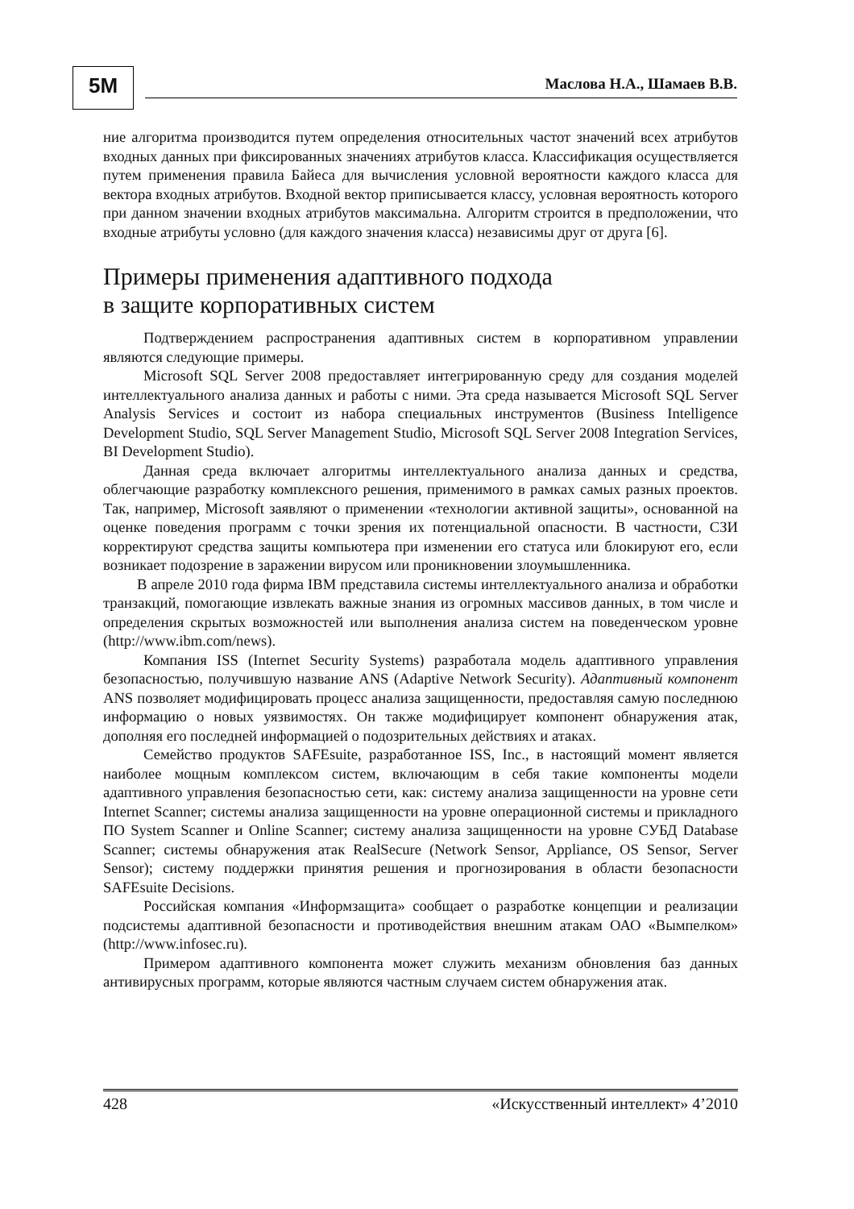5M
Маслова Н.А., Шамаев В.В.
ние алгоритма производится путем определения относительных частот значений всех атрибутов входных данных при фиксированных значениях атрибутов класса. Классификация осуществляется путем применения правила Байеса для вычисления условной вероятности каждого класса для вектора входных атрибутов. Входной вектор приписывается классу, условная вероятность которого при данном значении входных атрибутов максимальна. Алгоритм строится в предположении, что входные атрибуты условно (для каждого значения класса) независимы друг от друга [6].
Примеры применения адаптивного подхода
в защите корпоративных систем
Подтверждением распространения адаптивных систем в корпоративном управлении являются следующие примеры.
Microsoft SQL Server 2008 предоставляет интегрированную среду для создания моделей интеллектуального анализа данных и работы с ними. Эта среда называется Microsoft SQL Server Analysis Services и состоит из набора специальных инструментов (Business Intelligence Development Studio, SQL Server Management Studio, Microsoft SQL Server 2008 Integration Services, BI Development Studio).
Данная среда включает алгоритмы интеллектуального анализа данных и средства, облегчающие разработку комплексного решения, применимого в рамках самых разных проектов. Так, например, Microsoft заявляют о применении «технологии активной защиты», основанной на оценке поведения программ с точки зрения их потенциальной опасности. В частности, СЗИ корректируют средства защиты компьютера при изменении его статуса или блокируют его, если возникает подозрение в заражении вирусом или проникновении злоумышленника.
В апреле 2010 года фирма IBM представила системы интеллектуального анализа и обработки транзакций, помогающие извлекать важные знания из огромных массивов данных, в том числе и определения скрытых возможностей или выполнения анализа систем на поведенческом уровне (http://www.ibm.com/news).
Компания ISS (Internet Security Systems) разработала модель адаптивного управления безопасностью, получившую название ANS (Adaptive Network Security). Адаптивный компонент ANS позволяет модифицировать процесс анализа защищенности, предоставляя самую последнюю информацию о новых уязвимостях. Он также модифицирует компонент обнаружения атак, дополняя его последней информацией о подозрительных действиях и атаках.
Семейство продуктов SAFEsuite, разработанное ISS, Inc., в настоящий момент является наиболее мощным комплексом систем, включающим в себя такие компоненты модели адаптивного управления безопасностью сети, как: систему анализа защищенности на уровне сети Internet Scanner; системы анализа защищенности на уровне операционной системы и прикладного ПО System Scanner и Online Scanner; систему анализа защищенности на уровне СУБД Database Scanner; системы обнаружения атак RealSecure (Network Sensor, Appliance, OS Sensor, Server Sensor); систему поддержки принятия решения и прогнозирования в области безопасности SAFEsuite Decisions.
Российская компания «Информзащита» сообщает о разработке концепции и реализации подсистемы адаптивной безопасности и противодействия внешним атакам ОАО «Вымпелком» (http://www.infosec.ru).
Примером адаптивного компонента может служить механизм обновления баз данных антивирусных программ, которые являются частным случаем систем обнаружения атак.
428 «Искусственный интеллект» 4’2010